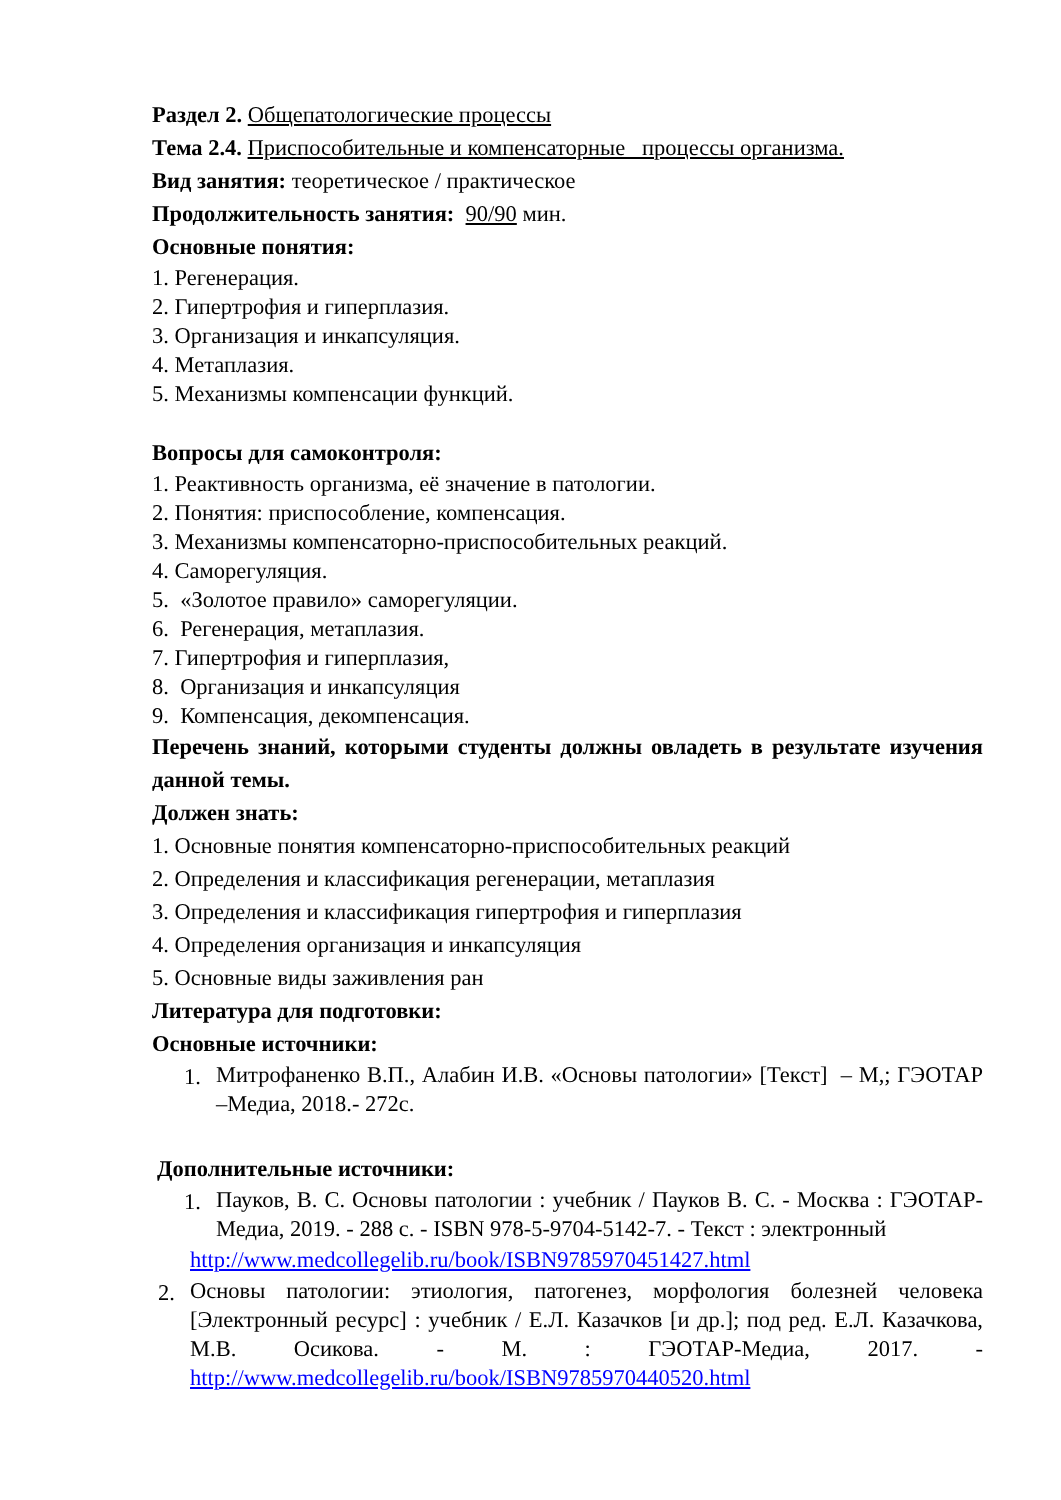Раздел 2. Общепатологические процессы
Тема 2.4. Приспособительные и компенсаторные процессы организма.
Вид занятия: теоретическое / практическое
Продолжительность занятия: 90/90 мин.
Основные понятия:
1. Регенерация.
2. Гипертрофия и гиперплазия.
3. Организация и инкапсуляция.
4. Метаплазия.
5. Механизмы компенсации функций.
Вопросы для самоконтроля:
1. Реактивность организма, её значение в патологии.
2. Понятия: приспособление, компенсация.
3. Механизмы компенсаторно-приспособительных реакций.
4. Саморегуляция.
5. «Золотое правило» саморегуляции.
6. Регенерация, метаплазия.
7. Гипертрофия и гиперплазия,
8. Организация и инкапсуляция
9. Компенсация, декомпенсация.
Перечень знаний, которыми студенты должны овладеть в результате изучения данной темы.
Должен знать:
1. Основные понятия компенсаторно-приспособительных реакций
2. Определения и классификация регенерации, метаплазия
3. Определения и классификация гипертрофия и гиперплазия
4. Определения организация и инкапсуляция
5. Основные виды заживления ран
Литература для подготовки:
Основные источники:
1.
Митрофаненко В.П., Алабин И.В. «Основы патологии» [Текст] – М,; ГЭОТАР –Медиа, 2018.- 272с.
Дополнительные источники:
1.
Пауков, В. С. Основы патологии : учебник / Пауков В. С. - Москва : ГЭОТАР-Медиа, 2019. - 288 с. - ISBN 978-5-9704-5142-7. - Текст : электронный
http://www.medcollegelib.ru/book/ISBN9785970451427.html
2.
Основы патологии: этиология, патогенез, морфология болезней человека [Электронный ресурс] : учебник / Е.Л. Казачков [и др.]; под ред. Е.Л. Казачкова, М.В. Осикова. - М. : ГЭОТАР-Медиа, 2017. - http://www.medcollegelib.ru/book/ISBN9785970440520.html